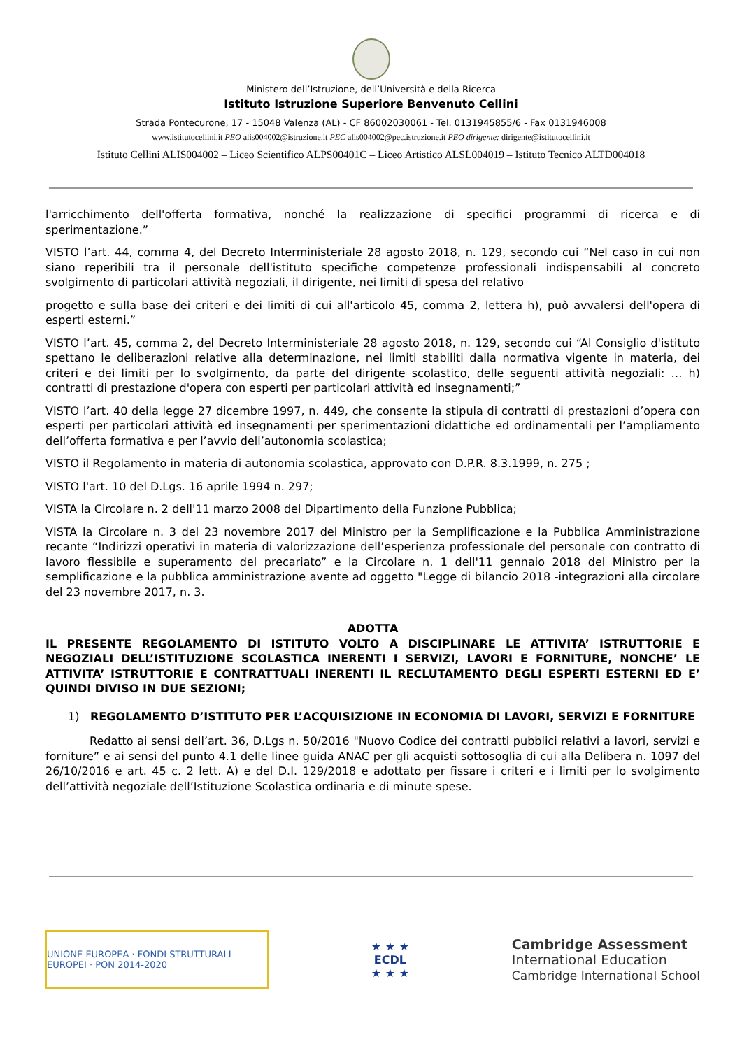Ministero dell’Istruzione, dell’Università e della Ricerca
Istituto Istruzione Superiore Benvenuto Cellini
Strada Pontecurone, 17 - 15048 Valenza (AL) - CF 86002030061 - Tel. 0131945855/6 - Fax 0131946008
www.istitutocellini.it PEO alis004002@istruzione.it PEC alis004002@pec.istruzione.it PEO dirigente: dirigente@istitutocellini.it
Istituto Cellini ALIS004002 – Liceo Scientifico ALPS00401C – Liceo Artistico ALSL004019 – Istituto Tecnico ALTD004018
l'arricchimento dell'offerta formativa, nonché la realizzazione di specifici programmi di ricerca e di sperimentazione.”
VISTO l’art. 44, comma 4, del Decreto Interministeriale 28 agosto 2018, n. 129, secondo cui “Nel caso in cui non siano reperibili tra il personale dell'istituto specifiche competenze professionali indispensabili al concreto svolgimento di particolari attività negoziali, il dirigente, nei limiti di spesa del relativo
progetto e sulla base dei criteri e dei limiti di cui all'articolo 45, comma 2, lettera h), può avvalersi dell'opera di esperti esterni.”
VISTO l’art. 45, comma 2, del Decreto Interministeriale 28 agosto 2018, n. 129, secondo cui “Al Consiglio d'istituto spettano le deliberazioni relative alla determinazione, nei limiti stabiliti dalla normativa vigente in materia, dei criteri e dei limiti per lo svolgimento, da parte del dirigente scolastico, delle seguenti attività negoziali: … h) contratti di prestazione d'opera con esperti per particolari attività ed insegnamenti;”
VISTO l’art. 40 della legge 27 dicembre 1997, n. 449, che consente la stipula di contratti di prestazioni d’opera con esperti per particolari attività ed insegnamenti per sperimentazioni didattiche ed ordinamentali per l’ampliamento dell’offerta formativa e per l’avvio dell’autonomia scolastica;
VISTO il Regolamento in materia di autonomia scolastica, approvato con D.P.R. 8.3.1999, n. 275 ;
VISTO l'art. 10 del D.Lgs. 16 aprile 1994 n. 297;
VISTA la Circolare n. 2 dell'11 marzo 2008 del Dipartimento della Funzione Pubblica;
VISTA la Circolare n. 3 del 23 novembre 2017 del Ministro per la Semplificazione e la Pubblica Amministrazione recante “Indirizzi operativi in materia di valorizzazione dell’esperienza professionale del personale con contratto di lavoro flessibile e superamento del precariato” e la Circolare n. 1 dell'11 gennaio 2018 del Ministro per la semplificazione e la pubblica amministrazione avente ad oggetto "Legge di bilancio 2018 -integrazioni alla circolare del 23 novembre 2017, n. 3.
ADOTTA
IL PRESENTE REGOLAMENTO DI ISTITUTO VOLTO A DISCIPLINARE LE ATTIVITA’ ISTRUTTORIE E NEGOZIALI DELL’ISTITUZIONE SCOLASTICA INERENTI I SERVIZI, LAVORI E FORNITURE, NONCHE’ LE ATTIVITA’ ISTRUTTORIE E CONTRATTUALI INERENTI IL RECLUTAMENTO DEGLI ESPERTI ESTERNI ED E’ QUINDI DIVISO IN DUE SEZIONI;
1) REGOLAMENTO D’ISTITUTO PER L’ACQUISIZIONE IN ECONOMIA DI LAVORI, SERVIZI E FORNITURE
Redatto ai sensi dell’art. 36, D.Lgs n. 50/2016 "Nuovo Codice dei contratti pubblici relativi a lavori, servizi e forniture” e ai sensi del punto 4.1 delle linee guida ANAC per gli acquisti sottosoglia di cui alla Delibera n. 1097 del 26/10/2016 e art. 45 c. 2 lett. A) e del D.I. 129/2018 e adottato per fissare i criteri e i limiti per lo svolgimento dell’attività negoziale dell’Istituzione Scolastica ordinaria e di minute spese.
UNIONE EUROPEA · FONDI STRUTTURALI EUROPEI · PON 2014-2020
★ ★ ★
ECDL
★ ★ ★
Cambridge Assessment
International Education
Cambridge International School